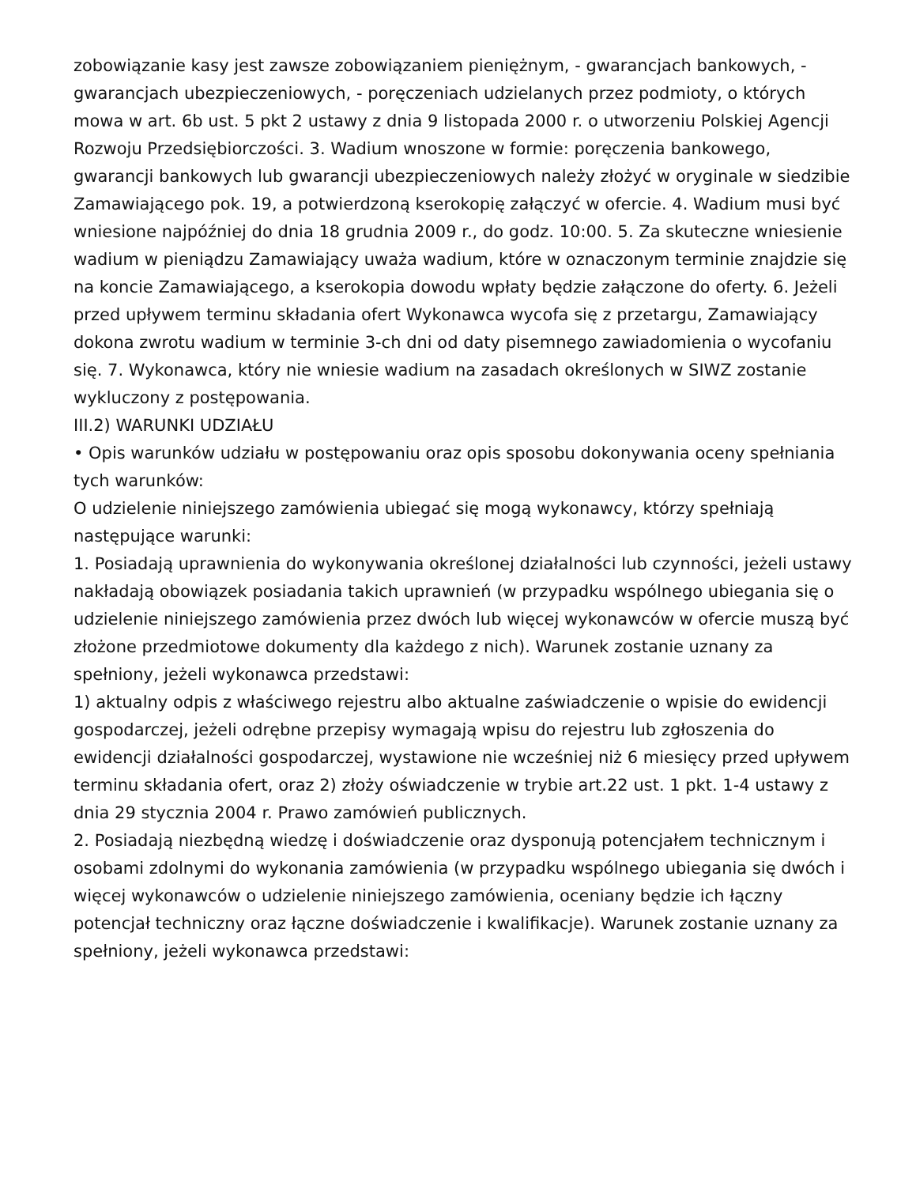zobowiązanie kasy jest zawsze zobowiązaniem pieniężnym, - gwarancjach bankowych, - gwarancjach ubezpieczeniowych, - poręczeniach udzielanych przez podmioty, o których mowa w art. 6b ust. 5 pkt 2 ustawy z dnia 9 listopada 2000 r. o utworzeniu Polskiej Agencji Rozwoju Przedsiębiorczości. 3. Wadium wnoszone w formie: poręczenia bankowego, gwarancji bankowych lub gwarancji ubezpieczeniowych należy złożyć w oryginale w siedzibie Zamawiającego pok. 19, a potwierdzoną kserokopię załączyć w ofercie. 4. Wadium musi być wniesione najpóźniej do dnia 18 grudnia 2009 r., do godz. 10:00. 5. Za skuteczne wniesienie wadium w pieniądzu Zamawiający uważa wadium, które w oznaczonym terminie znajdzie się na koncie Zamawiającego, a kserokopia dowodu wpłaty będzie załączone do oferty. 6. Jeżeli przed upływem terminu składania ofert Wykonawca wycofa się z przetargu, Zamawiający dokona zwrotu wadium w terminie 3-ch dni od daty pisemnego zawiadomienia o wycofaniu się. 7. Wykonawca, który nie wniesie wadium na zasadach określonych w SIWZ zostanie wykluczony z postępowania.
III.2) WARUNKI UDZIAŁU
• Opis warunków udziału w postępowaniu oraz opis sposobu dokonywania oceny spełniania tych warunków:
O udzielenie niniejszego zamówienia ubiegać się mogą wykonawcy, którzy spełniają następujące warunki:
1. Posiadają uprawnienia do wykonywania określonej działalności lub czynności, jeżeli ustawy nakładają obowiązek posiadania takich uprawnień (w przypadku wspólnego ubiegania się o udzielenie niniejszego zamówienia przez dwóch lub więcej wykonawców w ofercie muszą być złożone przedmiotowe dokumenty dla każdego z nich). Warunek zostanie uznany za spełniony, jeżeli wykonawca przedstawi:
1) aktualny odpis z właściwego rejestru albo aktualne zaświadczenie o wpisie do ewidencji gospodarczej, jeżeli odrębne przepisy wymagają wpisu do rejestru lub zgłoszenia do ewidencji działalności gospodarczej, wystawione nie wcześniej niż 6 miesięcy przed upływem terminu składania ofert, oraz 2) złoży oświadczenie w trybie art.22 ust. 1 pkt. 1-4 ustawy z dnia 29 stycznia 2004 r. Prawo zamówień publicznych.
2. Posiadają niezbędną wiedzę i doświadczenie oraz dysponują potencjałem technicznym i osobami zdolnymi do wykonania zamówienia (w przypadku wspólnego ubiegania się dwóch i więcej wykonawców o udzielenie niniejszego zamówienia, oceniany będzie ich łączny potencjał techniczny oraz łączne doświadczenie i kwalifikacje). Warunek zostanie uznany za spełniony, jeżeli wykonawca przedstawi: